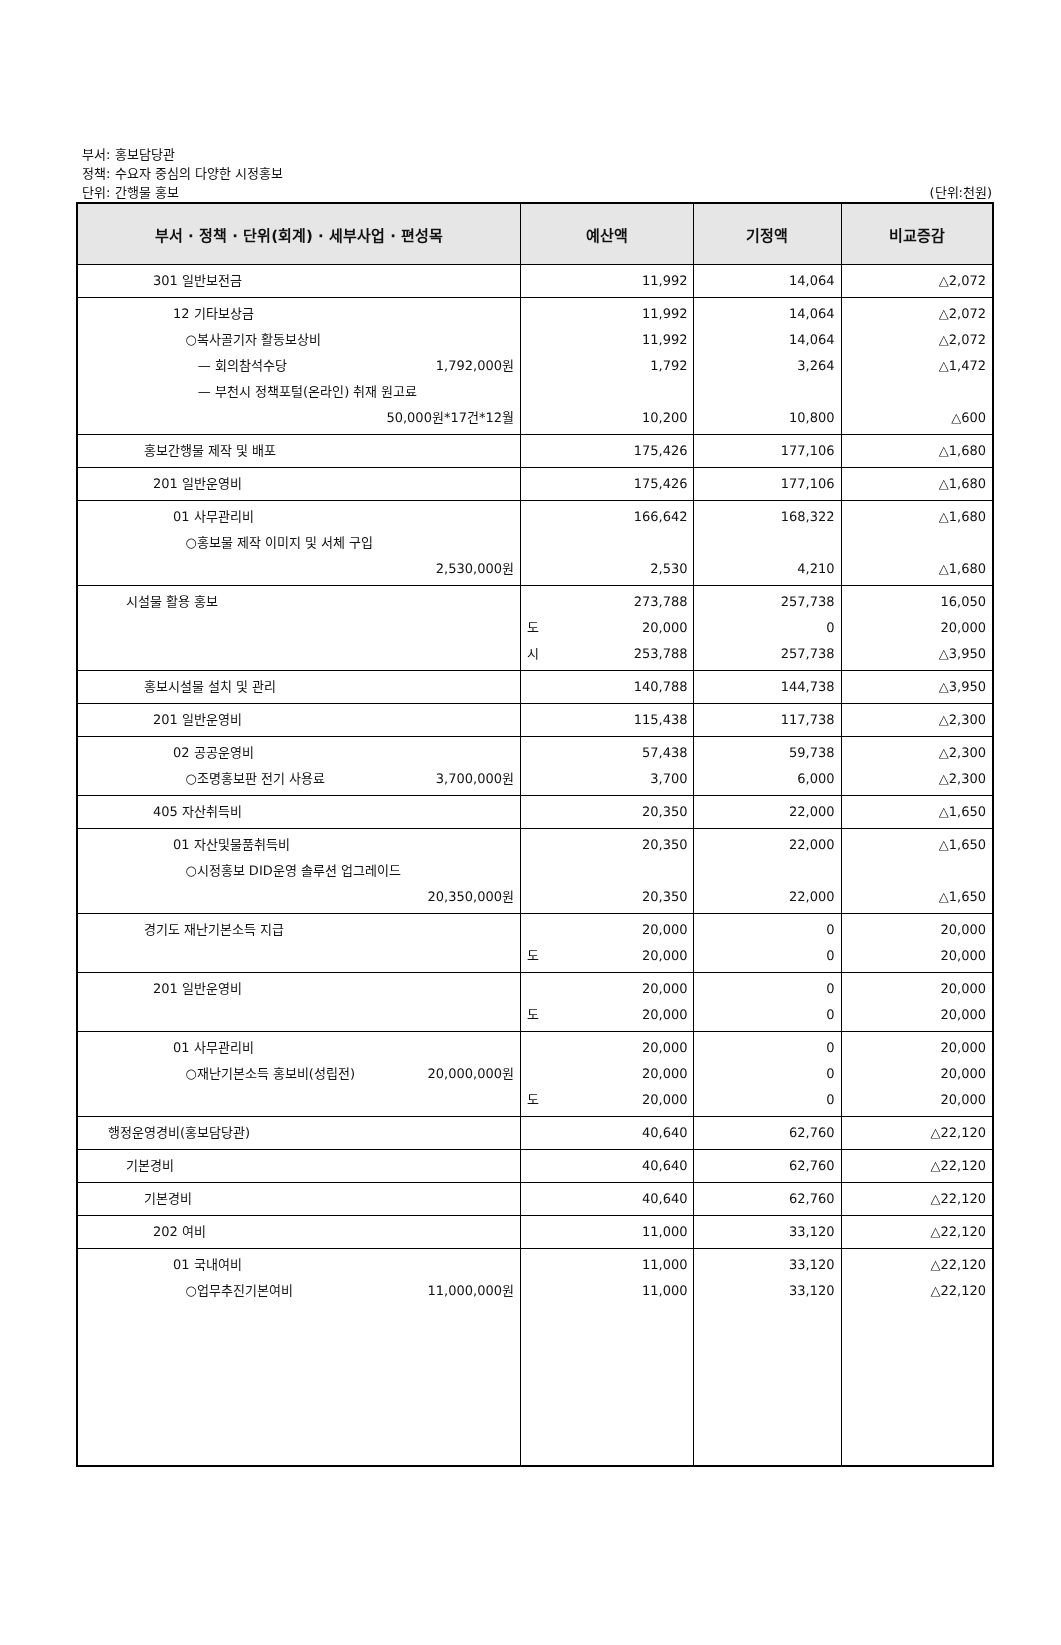부서: 홍보담당관
정책: 수요자 중심의 다양한 시정홍보
단위: 간행물 홍보 (단위:천원)
| 부서 · 정책 · 단위(회계) · 세부사업 · 편성목 | 예산액 | 기정액 | 비교증감 |
| --- | --- | --- | --- |
| 301 일반보전금 | 11,992 | 14,064 | △2,072 |
| 12 기타보상금 ○복사골기자 활동보상비 — 회의참석수당 1,792,000원 — 부천시 정책포털(온라인) 취재 원고료 50,000원*17건*12월 | 11,992 11,992 1,792 10,200 | 14,064 14,064 3,264 10,800 | △2,072 △2,072 △1,472 △600 |
| 홍보간행물 제작 및 배포 | 175,426 | 177,106 | △1,680 |
| 201 일반운영비 | 175,426 | 177,106 | △1,680 |
| 01 사무관리비 ○홍보물 제작 이미지 및 서체 구입 2,530,000원 | 166,642 2,530 | 168,322 4,210 | △1,680 △1,680 |
| 시설물 활용 홍보 | 273,788 도 20,000 시 253,788 | 257,738 0 257,738 | 16,050 20,000 △3,950 |
| 홍보시설물 설치 및 관리 | 140,788 | 144,738 | △3,950 |
| 201 일반운영비 | 115,438 | 117,738 | △2,300 |
| 02 공공운영비 ○조명홍보판 전기 사용료 3,700,000원 | 57,438 3,700 | 59,738 6,000 | △2,300 △2,300 |
| 405 자산취득비 | 20,350 | 22,000 | △1,650 |
| 01 자산및물품취득비 ○시정홍보 DID운영 솔루션 업그레이드 20,350,000원 | 20,350 20,350 | 22,000 22,000 | △1,650 △1,650 |
| 경기도 재난기본소득 지급 | 20,000 도 20,000 | 0 0 | 20,000 20,000 |
| 201 일반운영비 | 20,000 도 20,000 | 0 0 | 20,000 20,000 |
| 01 사무관리비 ○재난기본소득 홍보비(성립전) 20,000,000원 | 20,000 20,000 도 20,000 | 0 0 0 | 20,000 20,000 20,000 |
| 행정운영경비(홍보담당관) | 40,640 | 62,760 | △22,120 |
| 기본경비 | 40,640 | 62,760 | △22,120 |
| 기본경비 | 40,640 | 62,760 | △22,120 |
| 202 여비 | 11,000 | 33,120 | △22,120 |
| 01 국내여비 ○업무추진기본여비 11,000,000원 | 11,000 11,000 | 33,120 33,120 | △22,120 △22,120 |